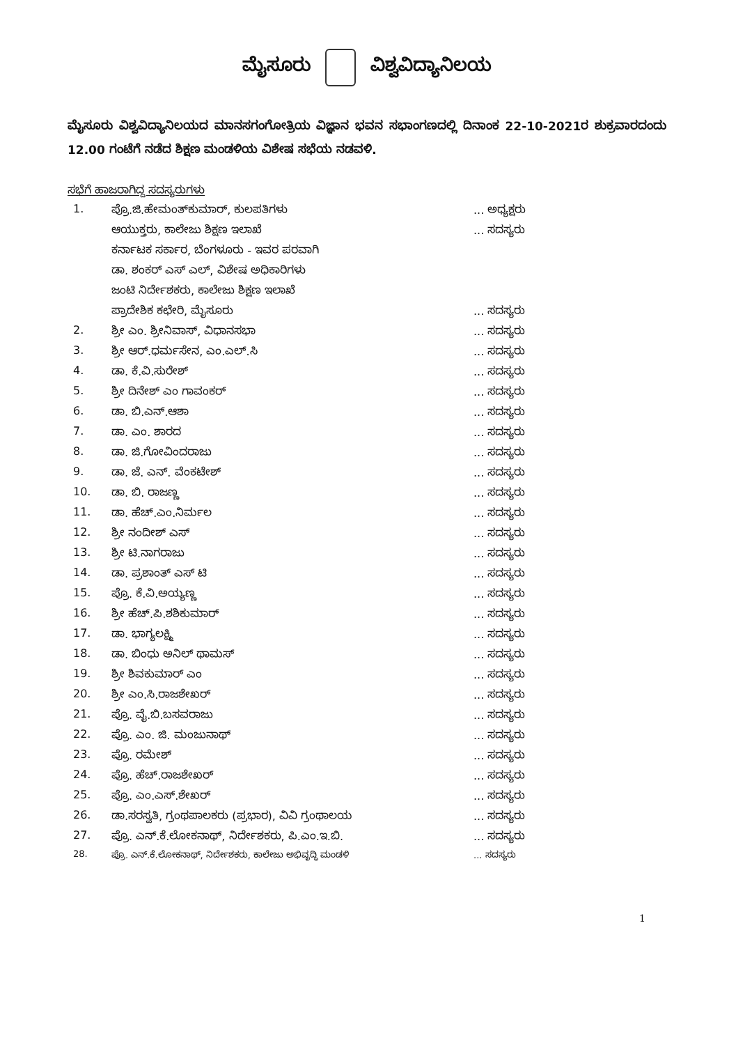ಮೈಸೂರು ವಿಶ್ವವಿದ್ಯಾನಿಲಯ
ಮೈಸೂರು ವಿಶ್ವವಿದ್ಯಾನಿಲಯದ ಮಾನಸಗಂಗೋತ್ರಿಯ ವಿಜ್ಞಾನ ಭವನ ಸಭಾಂಗಣದಲ್ಲಿ ದಿನಾಂಕ 22-10-2021ರ ಶುಕ್ರವಾರದಂದು 12.00 ಗಂಟೆಗೆ ನಡೆದ ಶಿಕ್ಷಣ ಮಂಡಳಿಯ ವಿಶೇಷ ಸಭೆಯ ನಡವಳಿ.
ಸಭೆಗೆ ಹಾಜರಾಗಿದ್ದ ಸದಸ್ಯರುಗಳು
| 1. | ಪ್ರೊ.ಜಿ.ಹೇಮಂತ್‌ಕುಮಾರ್, ಕುಲಪತಿಗಳು | ... ಅಧ್ಯಕ್ಷರು |
| | ಆಯುಕ್ತರು, ಕಾಲೇಜು ಶಿಕ್ಷಣ ಇಲಾಖೆ | ... ಸದಸ್ಯರು |
| | ಕರ್ನಾಟಕ ಸರ್ಕಾರ, ಬೆಂಗಳೂರು - ಇವರ ಪರವಾಗಿ | |
| | ಡಾ. ಶಂಕರ್ ಎಸ್ ಎಲ್, ವಿಶೇಷ ಅಧಿಕಾರಿಗಳು | |
| | ಜಂಟಿ ನಿರ್ದೇಶಕರು, ಕಾಲೇಜು ಶಿಕ್ಷಣ ಇಲಾಖೆ | |
| | ಪ್ರಾದೇಶಿಕ ಕಛೇರಿ, ಮೈಸೂರು | ... ಸದಸ್ಯರು |
| 2. | ಶ್ರೀ ಎಂ. ಶ್ರೀನಿವಾಸ್, ವಿಧಾನಸಭಾ | ... ಸದಸ್ಯರು |
| 3. | ಶ್ರೀ ಆರ್.ಧರ್ಮಸೇನ, ಎಂ.ಎಲ್.ಸಿ | ... ಸದಸ್ಯರು |
| 4. | ಡಾ. ಕೆ.ವಿ.ಸುರೇಶ್ | ... ಸದಸ್ಯರು |
| 5. | ಶ್ರೀ ದಿನೇಶ್ ಎಂ ಗಾವಂಕರ್ | ... ಸದಸ್ಯರು |
| 6. | ಡಾ. ಬಿ.ಎನ್.ಆಶಾ | ... ಸದಸ್ಯರು |
| 7. | ಡಾ. ಎಂ. ಶಾರದ | ... ಸದಸ್ಯರು |
| 8. | ಡಾ. ಜಿ.ಗೋವಿಂದರಾಜು | ... ಸದಸ್ಯರು |
| 9. | ಡಾ. ಜೆ. ಎನ್. ವೆಂಕಟೇಶ್ | ... ಸದಸ್ಯರು |
| 10. | ಡಾ. ಬಿ. ರಾಜಣ್ಣ | ... ಸದಸ್ಯರು |
| 11. | ಡಾ. ಹೆಚ್.ಎಂ.ನಿರ್ಮಲ | ... ಸದಸ್ಯರು |
| 12. | ಶ್ರೀ ನಂದೀಶ್ ಎಸ್ | ... ಸದಸ್ಯರು |
| 13. | ಶ್ರೀ ಟಿ.ನಾಗರಾಜು | ... ಸದಸ್ಯರು |
| 14. | ಡಾ. ಪ್ರಶಾಂತ್ ಎಸ್ ಟಿ | ... ಸದಸ್ಯರು |
| 15. | ಪ್ರೊ. ಕೆ.ವಿ.ಅಯ್ಯಣ್ಣ | ... ಸದಸ್ಯರು |
| 16. | ಶ್ರೀ ಹೆಚ್.ಪಿ.ಶಶಿಕುಮಾರ್ | ... ಸದಸ್ಯರು |
| 17. | ಡಾ. ಭಾಗ್ಯಲಕ್ಷ್ಮಿ | ... ಸದಸ್ಯರು |
| 18. | ಡಾ. ಬಿಂಧು ಅನಿಲ್ ಥಾಮಸ್ | ... ಸದಸ್ಯರು |
| 19. | ಶ್ರೀ ಶಿವಕುಮಾರ್ ಎಂ | ... ಸದಸ್ಯರು |
| 20. | ಶ್ರೀ ಎಂ.ಸಿ.ರಾಜಶೇಖರ್ | ... ಸದಸ್ಯರು |
| 21. | ಪ್ರೊ. ವೈ.ಬಿ.ಬಸವರಾಜು | ... ಸದಸ್ಯರು |
| 22. | ಪ್ರೊ. ಎಂ. ಜಿ. ಮಂಜುನಾಥ್ | ... ಸದಸ್ಯರು |
| 23. | ಪ್ರೊ. ರಮೇಶ್ | ... ಸದಸ್ಯರು |
| 24. | ಪ್ರೊ. ಹೆಚ್.ರಾಜಶೇಖರ್ | ... ಸದಸ್ಯರು |
| 25. | ಪ್ರೊ. ಎಂ.ಎಸ್.ಶೇಖರ್ | ... ಸದಸ್ಯರು |
| 26. | ಡಾ.ಸರಸ್ವತಿ, ಗ್ರಂಥಪಾಲಕರು (ಪ್ರಭಾರ), ವಿವಿ ಗ್ರಂಥಾಲಯ | ... ಸದಸ್ಯರು |
| 27. | ಪ್ರೊ. ಎನ್.ಕೆ.ಲೋಕನಾಥ್, ನಿರ್ದೇಶಕರು, ಪಿ.ಎಂ.ಇ.ಬಿ. | ... ಸದಸ್ಯರು |
| 28. | ಪ್ರೊ. ಎನ್.ಕೆ.ಲೋಕನಾಥ್, ನಿರ್ದೇಶಕರು, ಕಾಲೇಜು ಅಭಿವೃದ್ಧಿ ಮಂಡಳಿ | ... ಸದಸ್ಯರು |
1